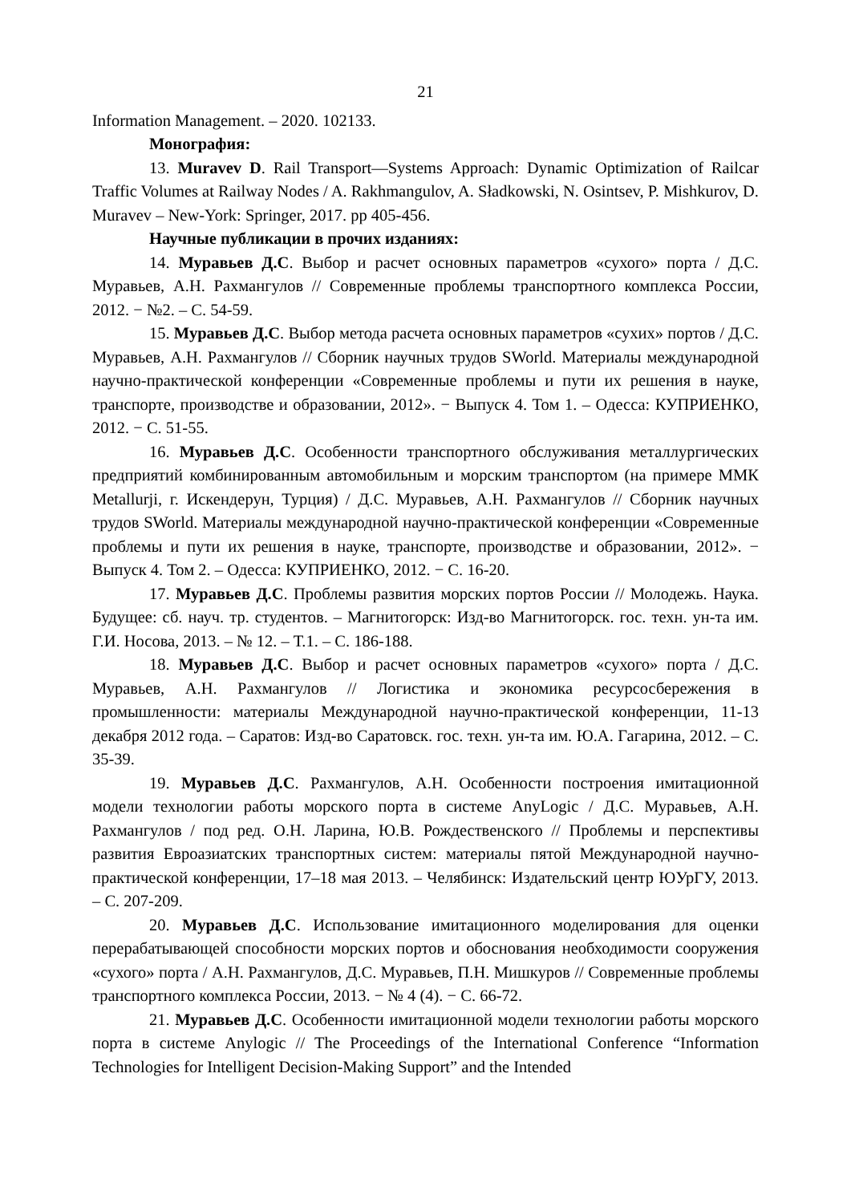21
Information Management. – 2020. 102133.
Монография:
13. Muravev D. Rail Transport—Systems Approach: Dynamic Optimization of Railcar Traffic Volumes at Railway Nodes / A. Rakhmangulov, A. Sładkowski, N. Osintsev, P. Mishkurov, D. Muravev – New-York: Springer, 2017. pp 405-456.
Научные публикации в прочих изданиях:
14. Муравьев Д.С. Выбор и расчет основных параметров «сухого» порта / Д.С. Муравьев, А.Н. Рахмангулов // Современные проблемы транспортного комплекса России, 2012. − №2. – С. 54-59.
15. Муравьев Д.С. Выбор метода расчета основных параметров «сухих» портов / Д.С. Муравьев, А.Н. Рахмангулов // Сборник научных трудов SWorld. Материалы международной научно-практической конференции «Современные проблемы и пути их решения в науке, транспорте, производстве и образовании, 2012». − Выпуск 4. Том 1. – Одесса: КУПРИЕНКО, 2012. − С. 51-55.
16. Муравьев Д.С. Особенности транспортного обслуживания металлургических предприятий комбинированным автомобильным и морским транспортом (на примере ММК Metallurji, г. Искендерун, Турция) / Д.С. Муравьев, А.Н. Рахмангулов // Сборник научных трудов SWorld. Материалы международной научно-практической конференции «Современные проблемы и пути их решения в науке, транспорте, производстве и образовании, 2012». − Выпуск 4. Том 2. – Одесса: КУПРИЕНКО, 2012. − С. 16-20.
17. Муравьев Д.С. Проблемы развития морских портов России // Молодежь. Наука. Будущее: сб. науч. тр. студентов. – Магнитогорск: Изд-во Магнитогорск. гос. техн. ун-та им. Г.И. Носова, 2013. – № 12. – Т.1. – С. 186-188.
18. Муравьев Д.С. Выбор и расчет основных параметров «сухого» порта / Д.С. Муравьев, А.Н. Рахмангулов // Логистика и экономика ресурсосбережения в промышленности: материалы Международной научно-практической конференции, 11-13 декабря 2012 года. – Саратов: Изд-во Саратовск. гос. техн. ун-та им. Ю.А. Гагарина, 2012. – С. 35-39.
19. Муравьев Д.С. Рахмангулов, А.Н. Особенности построения имитационной модели технологии работы морского порта в системе AnyLogic / Д.С. Муравьев, А.Н. Рахмангулов / под ред. О.Н. Ларина, Ю.В. Рождественского // Проблемы и перспективы развития Евроазиатских транспортных систем: материалы пятой Международной научно-практической конференции, 17–18 мая 2013. – Челябинск: Издательский центр ЮУрГУ, 2013. – С. 207-209.
20. Муравьев Д.С. Использование имитационного моделирования для оценки перерабатывающей способности морских портов и обоснования необходимости сооружения «сухого» порта / А.Н. Рахмангулов, Д.С. Муравьев, П.Н. Мишкуров // Современные проблемы транспортного комплекса России, 2013. − № 4 (4). − С. 66-72.
21. Муравьев Д.С. Особенности имитационной модели технологии работы морского порта в системе Anylogic // The Proceedings of the International Conference “Information Technologies for Intelligent Decision-Making Support” and the Intended